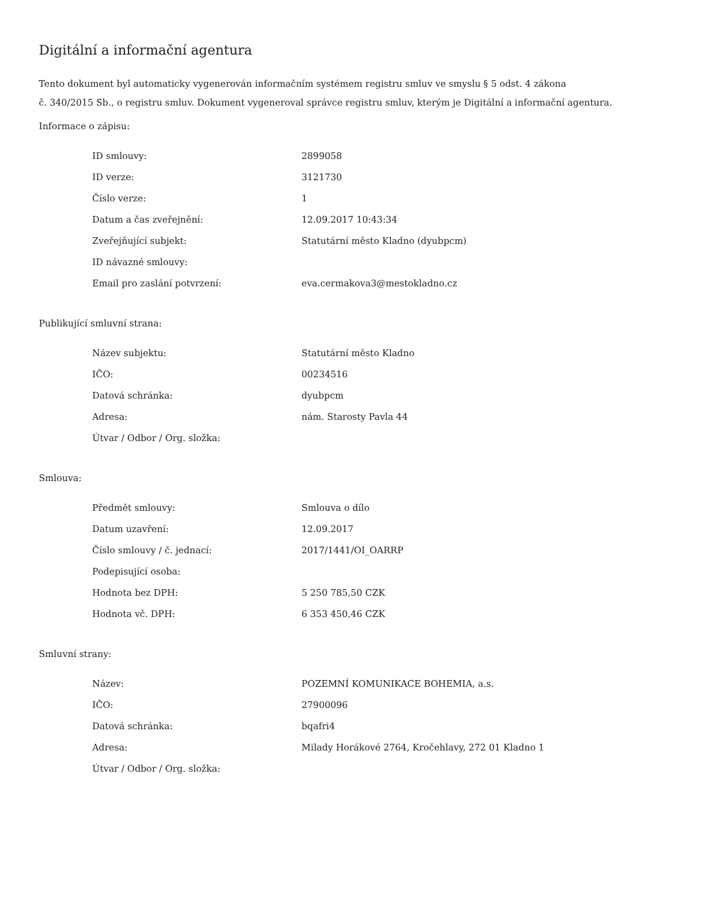Digitální a informační agentura
Tento dokument byl automaticky vygenerován informačním systémem registru smluv ve smyslu § 5 odst. 4 zákona
č. 340/2015 Sb., o registru smluv. Dokument vygeneroval správce registru smluv, kterým je Digitální a informační agentura.
Informace o zápisu:
| ID smlouvy: | 2899058 |
| ID verze: | 3121730 |
| Číslo verze: | 1 |
| Datum a čas zveřejnění: | 12.09.2017 10:43:34 |
| Zveřejňující subjekt: | Statutární město Kladno (dyubpcm) |
| ID návazné smlouvy: | |
| Email pro zaslání potvrzení: | eva.cermakova3@mestokladno.cz |
Publikující smluvní strana:
| Název subjektu: | Statutární město Kladno |
| IČO: | 00234516 |
| Datová schránka: | dyubpcm |
| Adresa: | nám. Starosty Pavla 44 |
| Útvar / Odbor / Org. složka: | |
Smlouva:
| Předmět smlouvy: | Smlouva o dílo |
| Datum uzavření: | 12.09.2017 |
| Číslo smlouvy / č. jednací: | 2017/1441/OI_OARRP |
| Podepisující osoba: | |
| Hodnota bez DPH: | 5 250 785,50 CZK |
| Hodnota vč. DPH: | 6 353 450,46 CZK |
Smluvní strany:
| Název: | POZEMNÍ KOMUNIKACE BOHEMIA, a.s. |
| IČO: | 27900096 |
| Datová schránka: | bqafri4 |
| Adresa: | Milady Horákové 2764, Kročehlavy, 272 01 Kladno 1 |
| Útvar / Odbor / Org. složka: | |